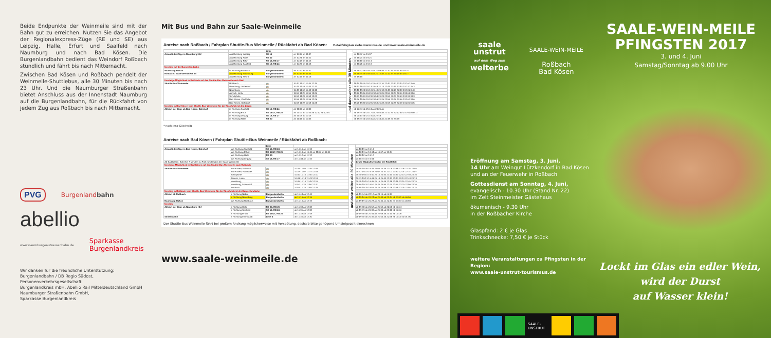Beide Endpunkte der Weinmeile sind mit der Bahn gut zu erreichen. Nutzen Sie das Angebot der Regionalexpress-Züge (RE und SE) aus Leipzig, Halle, Erfurt und Saalfeld nach Naumburg und nach Bad Kösen. Die Burgenlandbahn bedient das Weindorf Roßbach stündlich und fährt bis nach Mitternacht.
Zwischen Bad Kösen und Roßbach pendelt der Weinmeile-Shuttlebus, alle 30 Minuten bis nach 23 Uhr. Und die Naumburger Straßenbahn bietet Anschluss aus der Innenstadt Naumburg auf die Burgenlandbahn, für die Rückfahrt von jedem Zug aus Roßbach bis nach Mitternacht.
PVG
Burgenlandbahn
abellio
www.naumburger-strassenbahn.de
Sparkasse
Burgenlandkreis
Wir danken für die freundliche Unterstützung:
Burgenlandbahn / DB Regio Südost,
Personenverkehrsgesellschaft
Burgenlandkreis mbH, Abellio Rail Mitteldeutschland GmbH
Naumburger Straßenbahn GmbH,
Sparkasse Burgenlandkreis
Mit Bus und Bahn zur Saale-Weinmeile
Anreise nach Roßbach / Fahrplan Shuttle-Bus Weinmeile / Rückfahrt ab Bad Kösen: Detailfahrplan siehe www.insa.de und www.saale-weinmeile.de
| | | Linie | | und dann weiter alle 30 Minuten | |
| Ankunft der Züge in Naumburg Hbf | aus Richtung Leipzig | SE 15 | an 10:37 an 11:37 | | an 18:37 an 19:37 |
| | aus Richtung Halle | RE 30 | an 10:21 an 11:21 | | an 18:21 an 19:21 |
| | aus Richtung Erfurt | RE 16, RE 17 | an 10:18 an 11:13 | | an 18:18 an 19:13 |
| | aus Richtung Saalfeld | SE 15, RB 24 | an 10:25 an 11:18 | | an 18:25 an 19:18 |
| Umstieg auf die Burgenlandbahn | | | | | |
| Naumburg Hbf ab | in Richtung Roßbach | Burgenlandbahn | ab 10:42 ab 11:42 | | ab 18:42 ab 19:42 ab 21:09 ab 22:10 ab 23:17 ab 00:15 |
| Roßbach / Saale-Weinmeile an | aus Richtung Naumburg | Burgenlandbahn | an 10:44 an 11:44 | | an 18:44 an 19:44 an 21:12 an 22:12 an 23:19 an 00:17 |
| | aus Richtung Nebra | Burgenlandbahn | an 10:16 an 11:16 | | an 19:16 |
| Umsteige-Möglichkeit in Roßbach auf den Shuttle-Bus Weinmeile nach Bad | | | | | |
| Shuttle-Bus Weinmeile | Roßbach | 🚌 | 10:40 11:10 11:40 12:10 | | 19:10 19:40 20:10 20:40 21:10 21:40 22:10 22:40 23:10 23:40 |
| | Naumburg, Lindenhof | 🚌 | 10:43 11:13 11:43 12:13 | | 19:13 19:43 20:13 20:43 21:13 21:43 22:13 22:43 23:13 23:43 |
| | Naumburg, | 🚌 | 10:48 11:18 11:48 12:18 | | 19:18 19:48 20:18 20:48 21:18 21:48 22:18 22:48 23:18 23:48 |
| | Almrich, Linde | 🚌 | 10:50 11:20 11:50 12:20 | | 19:20 19:50 20:20 20:50 21:20 21:50 22:20 22:50 23:20 23:50 |
| | Schulpforte | 🚌 | 10:53 11:23 11:53 12:23 | | 19:23 19:53 20:23 20:53 21:23 21:53 22:23 22:53 23:23 23:53 |
| | Bad Kösen, Kaufhalle | 🚌 | 10:56 11:26 11:56 12:26 | | 19:26 19:56 20:26 20:56 21:26 21:56 22:26 22:56 23:26 23:56 |
| | Bad Kösen, Bahnhof | 🚌 | 10:58 11:28 11:58 12:28 | | 19:28 19:58 20:28 20:58 21:28 21:58 22:28 22:58 23:28 00:05 |
| Umstieg in Bad Kösen vom Shuttle-Bus Weinmeile für die Rückfahrt mit den Zügen | | | | | |
| Abfahrt der Züge ab Bad Kösen, Bahnhof | in Richtung Saalfeld | SE 15, RB 24 | ab 11:37 ab 12:44 | | ab 20:44 ab 21:44 ab 23:21 ab |
| | in Richtung Erfurt | RE 16/17, RB 20 | ab 11:12 ab 11:44 ab 12:12 ab 12:54 | | ab 19:44 ab 20:12 ab 20:50 ab 21:12 ab 22:12 ab 23:16 ab 00:11 |
| | in Richtung Leipzig | SE 15, RE 17 | ab 11:13 ab 12:13 | | ab 20:13 ab 21:16 ab 22:48 |
| | in Richtung Halle | RB 20 | ab 11:44 ab 12:44 | | ab 19:44 ab 20:44 ab 21:44 ab 22:48 ab 23:58 |
* nach Jena-Göschwitz
Anreise nach Bad Kösen / Fahrplan Shuttle-Bus Weinmeile / Rückfahrt ab Roßbach:
| | | Linie | | und dann weiter alle 30 Minuten | |
| Ankunft der Züge in Bad Kösen, Bahnhof | aus Richtung Saalfeld | SE 15, RB 24 | an 10:19 an 11:13 | | an 18:19 an 19:13 |
| | aus Richtung Erfurt | RE 16/17, RB 20 | an 10:13 an 10:44 an 11:07 an 11:44 | | an 18:13 an 18:44 an 19:07 an 19:44 |
| | aus Richtung Halle | RB 20 | an 10:12 an 11:12 | | an 18:12 an 19:12 |
| | aus Richtung Leipzig | SE 15, RE 17 | an 10:44 an 11:44 | | an 18:44 an 19:44 |
| Ab Bad Kösen, Bahnhof 7 Minuten zu Fuß zum Beginn der Saale-Weinmeile | | | | | Letzte Möglichkeiten für die Rückfahrt: |
| Umsteige-Möglichkeit in Bad Kösen auf den Shuttle-Bus Weinmeile nach Roßbach | | | | | |
| Shuttle-Bus Weinmeile | Bad Kösen, Bahnhof | 🚌 | 10:35 11:05 11:35 12:05 | | 18:35 19:05 19:35 20:05 20:35 21:05 21:35 22:05 22:35 23:05 |
| | Bad Kösen, Kaufhalle | 🚌 | 10:37 11:07 11:37 12:07 | | 18:37 19:07 19:37 20:07 20:37 21:07 21:37 22:07 22:37 23:07 |
| | Schulpforte | 🚌 | 10:40 11:10 11:40 12:10 | | 18:40 19:10 19:40 20:10 20:40 21:10 21:40 22:10 22:40 23:10 |
| | Almrich, Linde | 🚌 | 10:43 11:13 11:43 12:13 | | 18:43 19:13 19:43 20:13 20:43 21:13 21:43 22:13 22:43 23:13 |
| | Naumburg, | 🚌 | 10:45 11:15 11:45 12:15 | | 18:45 19:15 19:45 20:15 20:45 21:15 21:45 22:15 22:45 23:15 |
| | Naumburg, Lindenhof | 🚌 | 10:50 11:20 11:50 12:20 | | 18:50 19:20 19:50 20:20 20:50 21:20 21:50 22:20 22:50 23:20 |
| | Roßbach | 🚌 | 10:55 11:25 11:55 12:25 | | 18:55 19:25 19:55 20:25 20:55 21:25 21:55 22:25 22:55 23:25 |
| Umstieg in Roßbach vom Shuttle-Bus Weinmeile für die Rückfahrt mit der Burgenlandbahn | | | | | |
| Abfahrt ab Roßbach | in Richtung Nebra | Burgenlandbahn | ab 11:44 ab 12:44 | | ab 19:44 ab 22:12 ab 23:19 ab 00:17 |
| | in Richtung Naumburg | Burgenlandbahn | ab 11:16 ab 12:16 | | ab 19:16 ab 20:24 ab 21:43 ab 22:44 ab 23:51 ab 00:56 |
| Naumburg Hbf an | aus Richtung Roßbach | Burgenlandbahn | an 11:19 an 12:19 | | an 19:19 an 20:28 an 21:45 an 22:47 an 23:53 an 00:59 |
| Umstieg | | | | | |
| Abfahrt der Züge ab Naumburg Hbf | in Richtung Halle | RE 30, RB 20 | ab 11:38 ab 12:38 | | ab 19:38 ab 20:52 ab 21:52 ab 22:55 ab 00:04 |
| | in Richtung Saalfeld | SE 15, RB 24 | ab 11:31 ab 12:38 | | ab 19:31 ab 20:38 ab 21:38 ab 23:15 ab 00:06 |
| | in Richtung Erfurt | RE 16/17, RB 20 | ab 11:38 ab 12:48 | | ab 19:38 ab 20:44 ab 22:06 ab 23:10 ab 00:06 |
| Straßenbahn | in Richtung Innenstadt | Linie 4 | ab 11:30 ab 12:30 | | ab 19:30 ab 20:35 ab 21:55 ab 22:55 ab 00:00 ab 01:05 |
Der Shuttle-Bus Weinmeile fährt bei großem Andrang möglicherweise mit Verspätung, deshalb bitte genügend Umsteigezeit einrechnen
www.saale-weinmeile.de
SAALE-WEIN-MEILE
PFINGSTEN 2017
3. und 4. Juni
Samstag/Sonntag ab 9.00 Uhr
saale
unstrut
auf dem Weg zum
welterbe
SAALE-WEIN-MEILE
Roßbach
Bad Kösen
Eröffnung am Samstag, 3. Juni,
14 Uhr am Weingut Lützkendorf in Bad Kösen und an der Feuerwehr in Roßbach
Gottesdienst am Sonntag, 4. Juni,
evangelisch - 10.30 Uhr (Stand Nr. 22)
im Zelt Steinmeister Gästehaus
ökumenisch - 9.30 Uhr
in der Roßbacher Kirche
Glaspfand: 2 € je Glas
Trinkschnecke: 7,50 € je Stück
weitere Veranstaltungen zu Pfingsten in der Region:
www.saale-unstrut-tourismus.de
Lockt im Glas ein edler Wein,
wird der Durst
auf Wasser klein!
SAALE-
UNSTRUT